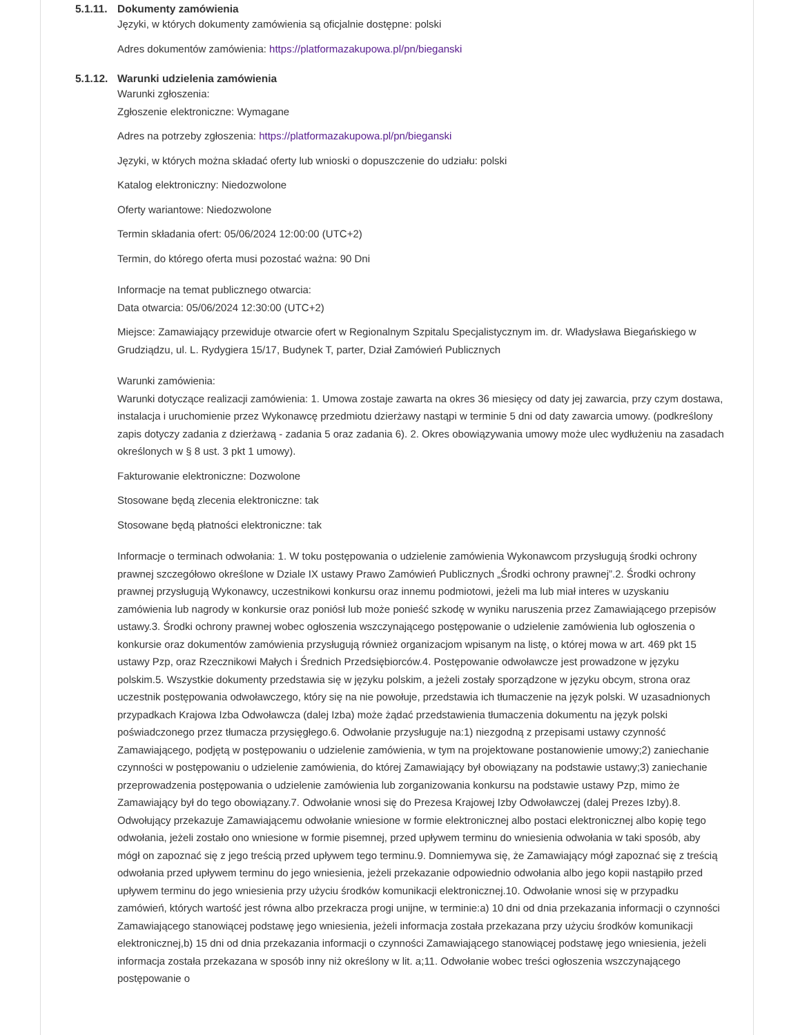5.1.11. Dokumenty zamówienia
Języki, w których dokumenty zamówienia są oficjalnie dostępne: polski
Adres dokumentów zamówienia: https://platformazakupowa.pl/pn/bieganski
5.1.12. Warunki udzielenia zamówienia
Warunki zgłoszenia:
Zgłoszenie elektroniczne: Wymagane
Adres na potrzeby zgłoszenia: https://platformazakupowa.pl/pn/bieganski
Języki, w których można składać oferty lub wnioski o dopuszczenie do udziału: polski
Katalog elektroniczny: Niedozwolone
Oferty wariantowe: Niedozwolone
Termin składania ofert: 05/06/2024 12:00:00 (UTC+2)
Termin, do którego oferta musi pozostać ważna: 90 Dni
Informacje na temat publicznego otwarcia:
Data otwarcia: 05/06/2024 12:30:00 (UTC+2)
Miejsce: Zamawiający przewiduje otwarcie ofert w Regionalnym Szpitalu Specjalistycznym im. dr. Władysława Biegańskiego w Grudziądzu, ul. L. Rydygiera 15/17, Budynek T, parter, Dział Zamówień Publicznych
Warunki zamówienia:
Warunki dotyczące realizacji zamówienia: 1. Umowa zostaje zawarta na okres 36 miesięcy od daty jej zawarcia, przy czym dostawa, instalacja i uruchomienie przez Wykonawcę przedmiotu dzierżawy nastąpi w terminie 5 dni od daty zawarcia umowy. (podkreślony zapis dotyczy zadania z dzierżawą - zadania 5 oraz zadania 6). 2. Okres obowiązywania umowy może ulec wydłużeniu na zasadach określonych w § 8 ust. 3 pkt 1 umowy).
Fakturowanie elektroniczne: Dozwolone
Stosowane będą zlecenia elektroniczne: tak
Stosowane będą płatności elektroniczne: tak
Informacje o terminach odwołania: 1. W toku postępowania o udzielenie zamówienia Wykonawcom przysługują środki ochrony prawnej szczegółowo określone w Dziale IX ustawy Prawo Zamówień Publicznych „Środki ochrony prawnej”.2. Środki ochrony prawnej przysługują Wykonawcy, uczestnikowi konkursu oraz innemu podmiotowi, jeżeli ma lub miał interes w uzyskaniu zamówienia lub nagrody w konkursie oraz poniósł lub może ponieść szkodę w wyniku naruszenia przez Zamawiającego przepisów ustawy.3. Środki ochrony prawnej wobec ogłoszenia wszczynającego postępowanie o udzielenie zamówienia lub ogłoszenia o konkursie oraz dokumentów zamówienia przysługują również organizacjom wpisanym na listę, o której mowa w art. 469 pkt 15 ustawy Pzp, oraz Rzecznikowi Małych i Średnich Przedsiębiorców.4. Postępowanie odwoławcze jest prowadzone w języku polskim.5. Wszystkie dokumenty przedstawia się w języku polskim, a jeżeli zostały sporządzone w języku obcym, strona oraz uczestnik postępowania odwoławczego, który się na nie powołuje, przedstawia ich tłumaczenie na język polski. W uzasadnionych przypadkach Krajowa Izba Odwoławcza (dalej Izba) może żądać przedstawienia tłumaczenia dokumentu na język polski poświadczonego przez tłumacza przysięgłego.6. Odwołanie przysługuje na:1) niezgodną z przepisami ustawy czynność Zamawiającego, podjętą w postępowaniu o udzielenie zamówienia, w tym na projektowane postanowienie umowy;2) zaniechanie czynności w postępowaniu o udzielenie zamówienia, do której Zamawiający był obowiązany na podstawie ustawy;3) zaniechanie przeprowadzenia postępowania o udzielenie zamówienia lub zorganizowania konkursu na podstawie ustawy Pzp, mimo że Zamawiający był do tego obowiązany.7. Odwołanie wnosi się do Prezesa Krajowej Izby Odwoławczej (dalej Prezes Izby).8. Odwołujący przekazuje Zamawiającemu odwołanie wniesione w formie elektronicznej albo postaci elektronicznej albo kopię tego odwołania, jeżeli zostało ono wniesione w formie pisemnej, przed upływem terminu do wniesienia odwołania w taki sposób, aby mógł on zapoznać się z jego treścią przed upływem tego terminu.9. Domniemywa się, że Zamawiający mógł zapoznać się z treścią odwołania przed upływem terminu do jego wniesienia, jeżeli przekazanie odpowiednio odwołania albo jego kopii nastąpiło przed upływem terminu do jego wniesienia przy użyciu środków komunikacji elektronicznej.10. Odwołanie wnosi się w przypadku zamówień, których wartość jest równa albo przekracza progi unijne, w terminie:a) 10 dni od dnia przekazania informacji o czynności Zamawiającego stanowiącej podstawę jego wniesienia, jeżeli informacja została przekazana przy użyciu środków komunikacji elektronicznej,b) 15 dni od dnia przekazania informacji o czynności Zamawiającego stanowiącej podstawę jego wniesienia, jeżeli informacja została przekazana w sposób inny niż określony w lit. a;11. Odwołanie wobec treści ogłoszenia wszczynającego postępowanie o